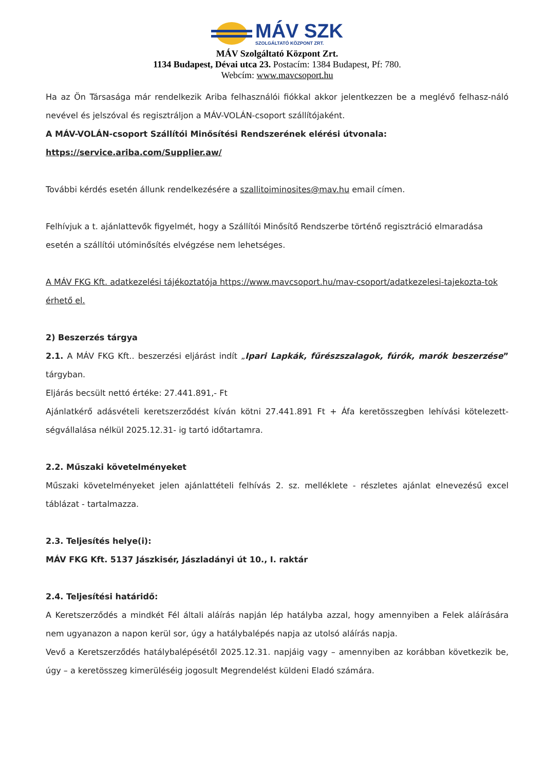MÁV SZK
SZOLGÁLTATÓ KÖZPONT ZRT.
MÁV Szolgáltató Központ Zrt.
1134 Budapest, Dévai utca 23. Postacím: 1384 Budapest, Pf: 780.
Webcím: www.mavcsoport.hu
Ha az Ön Társasága már rendelkezik Ariba felhasználói fiókkal akkor jelentkezzen be a meglévő felhasz-náló nevével és jelszóval és regisztráljon a MÁV-VOLÁN-csoport szállítójaként.
A MÁV-VOLÁN-csoport Szállítói Minősítési Rendszerének elérési útvonala:
https://service.ariba.com/Supplier.aw/
További kérdés esetén állunk rendelkezésére a szallitoiminosites@mav.hu email címen.
Felhívjuk a t. ajánlattevők figyelmét, hogy a Szállítói Minősítő Rendszerbe történő regisztráció elmaradása esetén a szállítói utóminősítés elvégzése nem lehetséges.
A MÁV FKG Kft. adatkezelési tájékoztatója https://www.mavcsoport.hu/mav-csoport/adatkezelesi-tajekozta-tok érhető el.
2) Beszerzés tárgya
2.1. A MÁV FKG Kft.. beszerzési eljárást indít „Ipari Lapkák, fűrészszalagok, fúrók, marók beszerzése” tárgyban.
Eljárás becsült nettó értéke: 27.441.891,- Ft
Ajánlatkérő adásvételi keretszerződést kíván kötni 27.441.891 Ft + Áfa keretösszegben lehívási kötelezett-ségvállalása nélkül 2025.12.31- ig tartó időtartamra.
2.2. Műszaki követelményeket
Műszaki követelményeket jelen ajánlattételi felhívás 2. sz. melléklete - részletes ajánlat elnevezésű excel táblázat - tartalmazza.
2.3. Teljesítés helye(i):
MÁV FKG Kft. 5137 Jászkisér, Jászladányi út 10., I. raktár
2.4. Teljesítési határidő:
A Keretszerződés a mindkét Fél általi aláírás napján lép hatályba azzal, hogy amennyiben a Felek aláírására nem ugyanazon a napon kerül sor, úgy a hatálybalépés napja az utolsó aláírás napja.
Vevő a Keretszerződés hatálybalépésétől 2025.12.31. napjáig vagy – amennyiben az korábban következik be, úgy – a keretösszeg kimerüléséig jogosult Megrendelést küldeni Eladó számára.